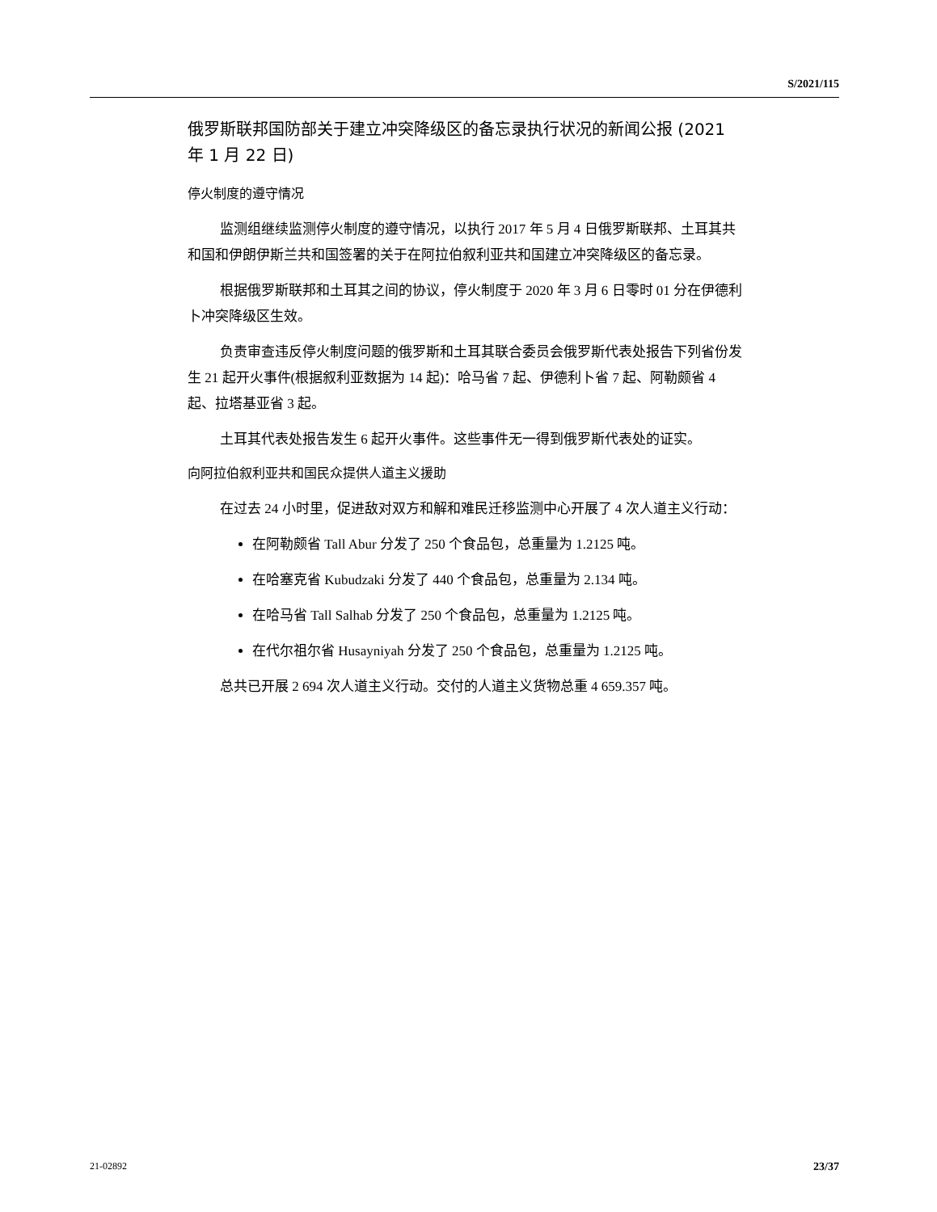S/2021/115
俄罗斯联邦国防部关于建立冲突降级区的备忘录执行状况的新闻公报 (2021 年 1 月 22 日)
停火制度的遵守情况
监测组继续监测停火制度的遵守情况，以执行 2017 年 5 月 4 日俄罗斯联邦、土耳其共和国和伊朗伊斯兰共和国签署的关于在阿拉伯叙利亚共和国建立冲突降级区的备忘录。
根据俄罗斯联邦和土耳其之间的协议，停火制度于 2020 年 3 月 6 日零时 01 分在伊德利卜冲突降级区生效。
负责审查违反停火制度问题的俄罗斯和土耳其联合委员会俄罗斯代表处报告下列省份发生 21 起开火事件(根据叙利亚数据为 14 起)：哈马省 7 起、伊德利卜省 7 起、阿勒颇省 4 起、拉塔基亚省 3 起。
土耳其代表处报告发生 6 起开火事件。这些事件无一得到俄罗斯代表处的证实。
向阿拉伯叙利亚共和国民众提供人道主义援助
在过去 24 小时里，促进敌对双方和解和难民迁移监测中心开展了 4 次人道主义行动：
在阿勒颇省 Tall Abur 分发了 250 个食品包，总重量为 1.2125 吨。
在哈塞克省 Kubudzaki 分发了 440 个食品包，总重量为 2.134 吨。
在哈马省 Tall Salhab 分发了 250 个食品包，总重量为 1.2125 吨。
在代尔祖尔省 Husayniyah 分发了 250 个食品包，总重量为 1.2125 吨。
总共已开展 2 694 次人道主义行动。交付的人道主义货物总重 4 659.357 吨。
21-02892 23/37